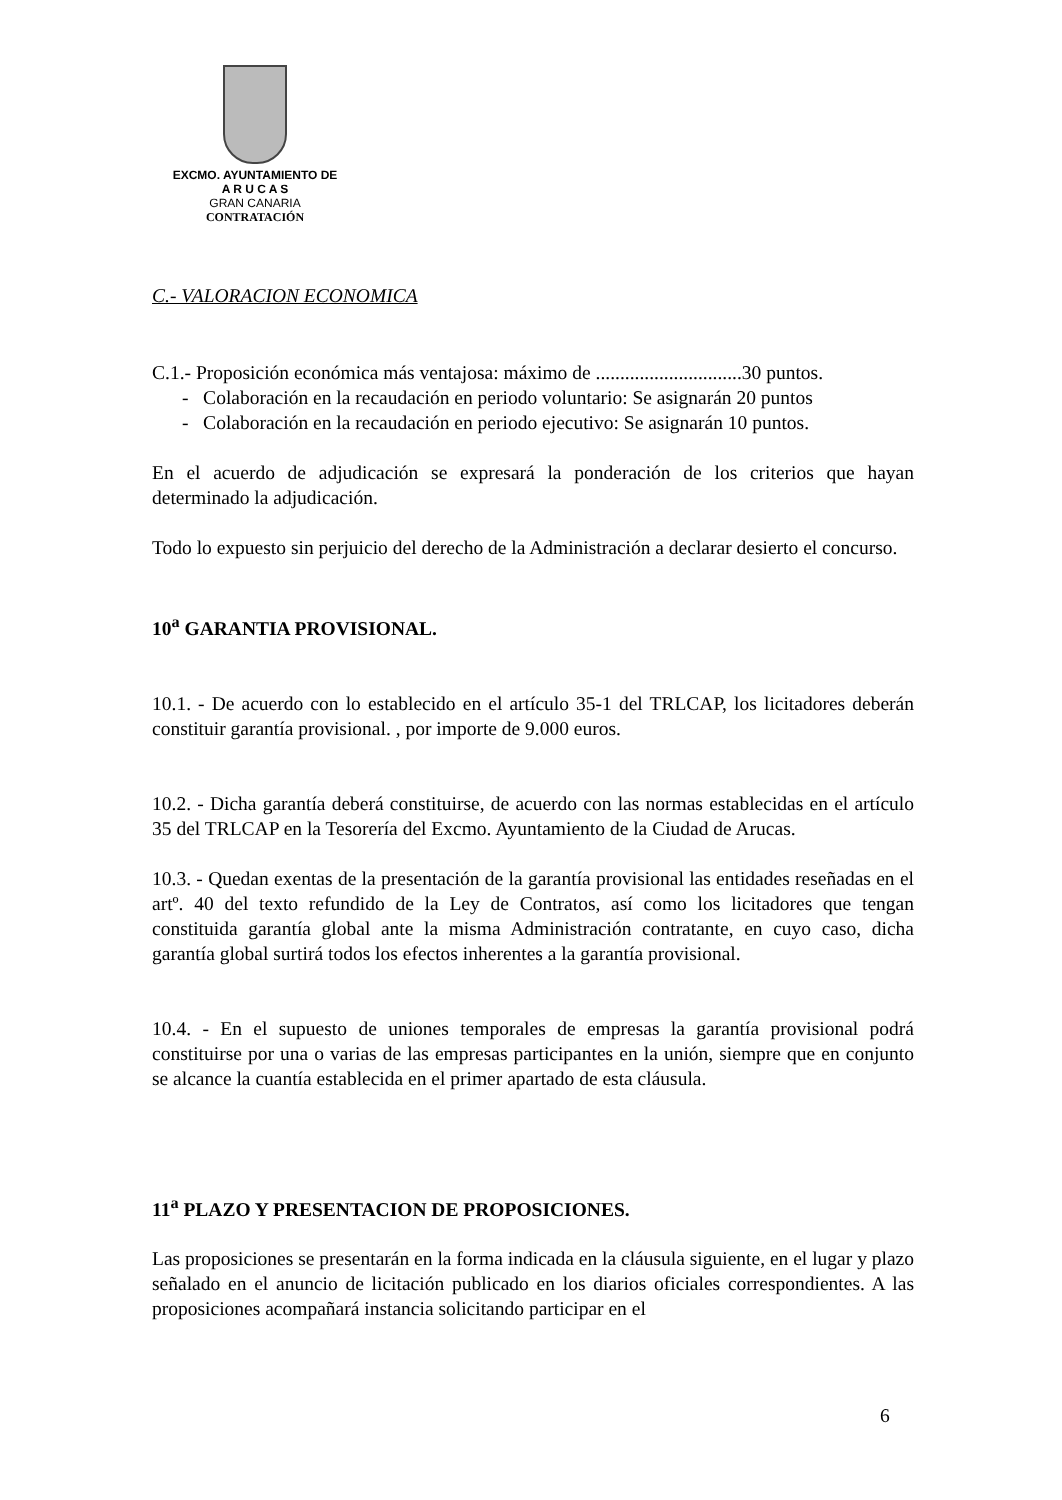EXCMO. AYUNTAMIENTO DE
A R U C A S
GRAN CANARIA
CONTRATACIÓN
C.- VALORACION ECONOMICA
C.1.- Proposición económica más ventajosa: máximo de ..............................30 puntos.
- Colaboración en la recaudación en periodo voluntario: Se asignarán 20 puntos
- Colaboración en la recaudación en periodo ejecutivo: Se asignarán 10 puntos.
En el acuerdo de adjudicación se expresará la ponderación de los criterios que hayan determinado la adjudicación.
Todo lo expuesto sin perjuicio del derecho de la Administración a declarar desierto el concurso.
10<sup>a</sup> GARANTIA PROVISIONAL.
10.1. - De acuerdo con lo establecido en el artículo 35-1 del TRLCAP, los licitadores deberán constituir garantía provisional. , por importe de 9.000 euros.
10.2. - Dicha garantía deberá constituirse, de acuerdo con las normas establecidas en el artículo 35 del TRLCAP en la Tesorería del Excmo. Ayuntamiento de la Ciudad de Arucas.
10.3. - Quedan exentas de la presentación de la garantía provisional las entidades reseñadas en el artº. 40 del texto refundido de la Ley de Contratos, así como los licitadores que tengan constituida garantía global ante la misma Administración contratante, en cuyo caso, dicha garantía global surtirá todos los efectos inherentes a la garantía provisional.
10.4. - En el supuesto de uniones temporales de empresas la garantía provisional podrá constituirse por una o varias de las empresas participantes en la unión, siempre que en conjunto se alcance la cuantía establecida en el primer apartado de esta cláusula.
11<sup>a</sup> PLAZO Y PRESENTACION DE PROPOSICIONES.
Las proposiciones se presentarán en la forma indicada en la cláusula siguiente, en el lugar y plazo señalado en el anuncio de licitación publicado en los diarios oficiales correspondientes. A las proposiciones acompañará instancia solicitando participar en el
6